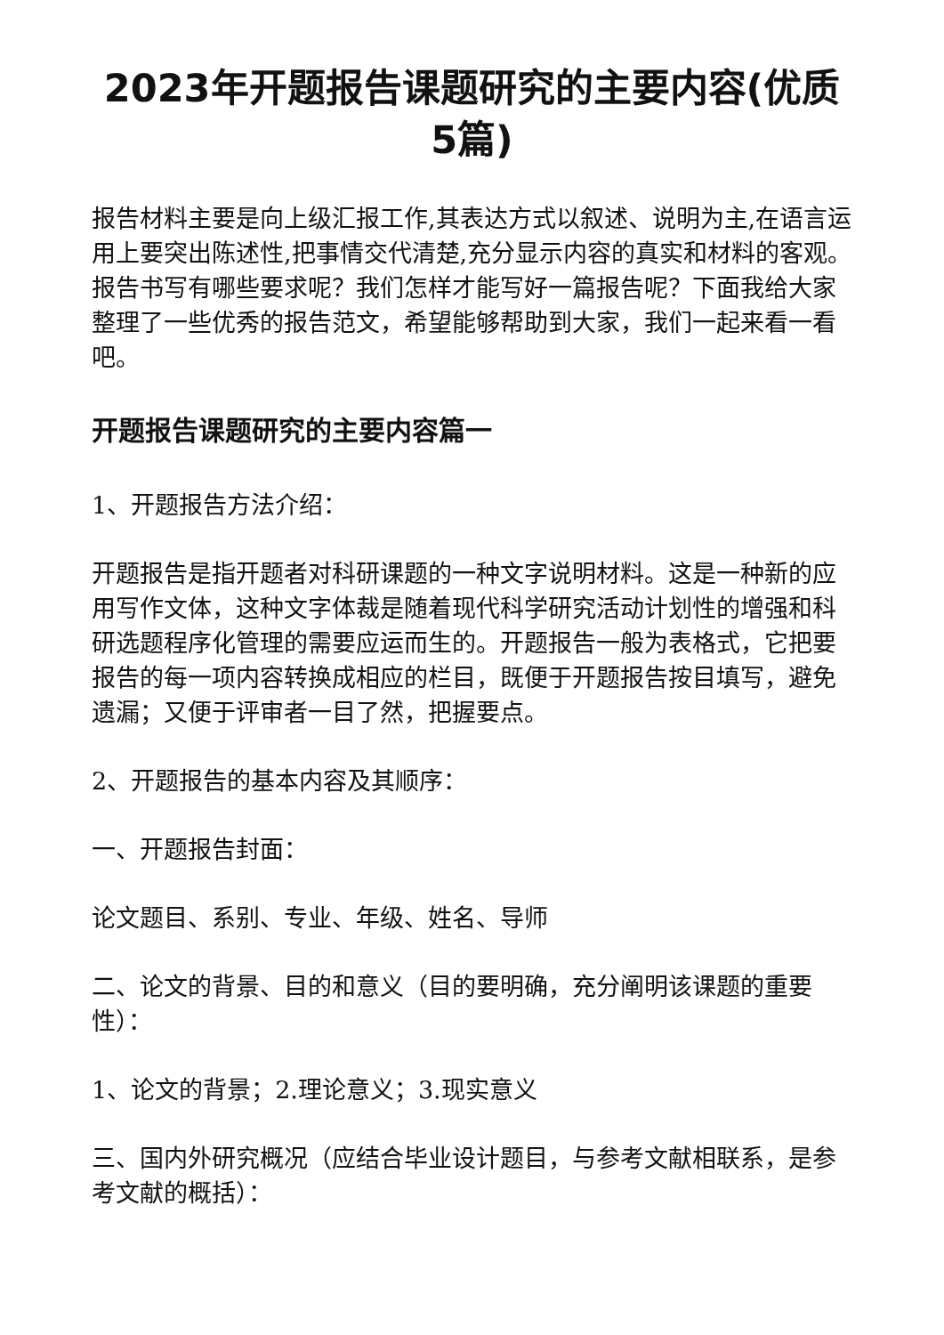2023年开题报告课题研究的主要内容(优质5篇)
报告材料主要是向上级汇报工作,其表达方式以叙述、说明为主,在语言运用上要突出陈述性,把事情交代清楚,充分显示内容的真实和材料的客观。报告书写有哪些要求呢？我们怎样才能写好一篇报告呢？下面我给大家整理了一些优秀的报告范文，希望能够帮助到大家，我们一起来看一看吧。
开题报告课题研究的主要内容篇一
1、开题报告方法介绍：
开题报告是指开题者对科研课题的一种文字说明材料。这是一种新的应用写作文体，这种文字体裁是随着现代科学研究活动计划性的增强和科研选题程序化管理的需要应运而生的。开题报告一般为表格式，它把要报告的每一项内容转换成相应的栏目，既便于开题报告按目填写，避免遗漏；又便于评审者一目了然，把握要点。
2、开题报告的基本内容及其顺序：
一、开题报告封面：
论文题目、系别、专业、年级、姓名、导师
二、论文的背景、目的和意义（目的要明确，充分阐明该课题的重要性）：
1、论文的背景；2.理论意义；3.现实意义
三、国内外研究概况（应结合毕业设计题目，与参考文献相联系，是参考文献的概括）：